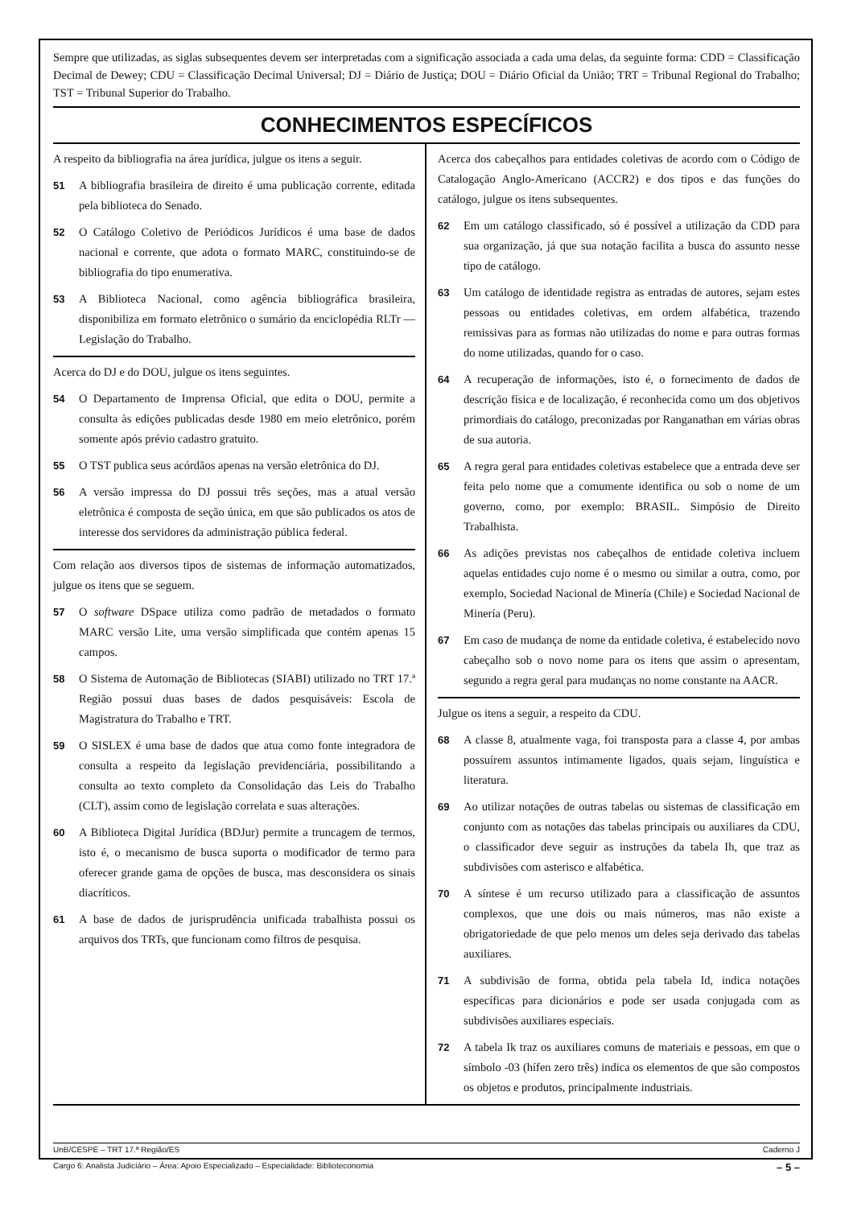Sempre que utilizadas, as siglas subsequentes devem ser interpretadas com a significação associada a cada uma delas, da seguinte forma: CDD = Classificação Decimal de Dewey; CDU = Classificação Decimal Universal; DJ = Diário de Justiça; DOU = Diário Oficial da União; TRT = Tribunal Regional do Trabalho; TST = Tribunal Superior do Trabalho.
CONHECIMENTOS ESPECÍFICOS
A respeito da bibliografia na área jurídica, julgue os itens a seguir.
51 A bibliografia brasileira de direito é uma publicação corrente, editada pela biblioteca do Senado.
52 O Catálogo Coletivo de Periódicos Jurídicos é uma base de dados nacional e corrente, que adota o formato MARC, constituindo-se de bibliografia do tipo enumerativa.
53 A Biblioteca Nacional, como agência bibliográfica brasileira, disponibiliza em formato eletrônico o sumário da enciclopédia RLTr — Legislação do Trabalho.
Acerca do DJ e do DOU, julgue os itens seguintes.
54 O Departamento de Imprensa Oficial, que edita o DOU, permite a consulta às edições publicadas desde 1980 em meio eletrônico, porém somente após prévio cadastro gratuito.
55 O TST publica seus acórdãos apenas na versão eletrônica do DJ.
56 A versão impressa do DJ possui três seções, mas a atual versão eletrônica é composta de seção única, em que são publicados os atos de interesse dos servidores da administração pública federal.
Com relação aos diversos tipos de sistemas de informação automatizados, julgue os itens que se seguem.
57 O software DSpace utiliza como padrão de metadados o formato MARC versão Lite, uma versão simplificada que contém apenas 15 campos.
58 O Sistema de Automação de Bibliotecas (SIABI) utilizado no TRT 17.ª Região possui duas bases de dados pesquisáveis: Escola de Magistratura do Trabalho e TRT.
59 O SISLEX é uma base de dados que atua como fonte integradora de consulta a respeito da legislação previdenciária, possibilitando a consulta ao texto completo da Consolidação das Leis do Trabalho (CLT), assim como de legislação correlata e suas alterações.
60 A Biblioteca Digital Jurídica (BDJur) permite a truncagem de termos, isto é, o mecanismo de busca suporta o modificador de termo para oferecer grande gama de opções de busca, mas desconsidera os sinais diacríticos.
61 A base de dados de jurisprudência unificada trabalhista possui os arquivos dos TRTs, que funcionam como filtros de pesquisa.
Acerca dos cabeçalhos para entidades coletivas de acordo com o Código de Catalogação Anglo-Americano (ACCR2) e dos tipos e das funções do catálogo, julgue os itens subsequentes.
62 Em um catálogo classificado, só é possível a utilização da CDD para sua organização, já que sua notação facilita a busca do assunto nesse tipo de catálogo.
63 Um catálogo de identidade registra as entradas de autores, sejam estes pessoas ou entidades coletivas, em ordem alfabética, trazendo remissivas para as formas não utilizadas do nome e para outras formas do nome utilizadas, quando for o caso.
64 A recuperação de informações, isto é, o fornecimento de dados de descrição física e de localização, é reconhecida como um dos objetivos primordiais do catálogo, preconizadas por Ranganathan em várias obras de sua autoria.
65 A regra geral para entidades coletivas estabelece que a entrada deve ser feita pelo nome que a comumente identifica ou sob o nome de um governo, como, por exemplo: BRASIL. Simpósio de Direito Trabalhista.
66 As adições previstas nos cabeçalhos de entidade coletiva incluem aquelas entidades cujo nome é o mesmo ou similar a outra, como, por exemplo, Sociedad Nacional de Minería (Chile) e Sociedad Nacional de Minería (Peru).
67 Em caso de mudança de nome da entidade coletiva, é estabelecido novo cabeçalho sob o novo nome para os itens que assim o apresentam, segundo a regra geral para mudanças no nome constante na AACR.
Julgue os itens a seguir, a respeito da CDU.
68 A classe 8, atualmente vaga, foi transposta para a classe 4, por ambas possuírem assuntos intimamente ligados, quais sejam, linguística e literatura.
69 Ao utilizar notações de outras tabelas ou sistemas de classificação em conjunto com as notações das tabelas principais ou auxiliares da CDU, o classificador deve seguir as instruções da tabela Ih, que traz as subdivisões com asterisco e alfabética.
70 A síntese é um recurso utilizado para a classificação de assuntos complexos, que une dois ou mais números, mas não existe a obrigatoriedade de que pelo menos um deles seja derivado das tabelas auxiliares.
71 A subdivisão de forma, obtida pela tabela Id, indica notações específicas para dicionários e pode ser usada conjugada com as subdivisões auxiliares especiais.
72 A tabela Ik traz os auxiliares comuns de materiais e pessoas, em que o símbolo -03 (hífen zero três) indica os elementos de que são compostos os objetos e produtos, principalmente industriais.
UnB/CESPE – TRT 17.ª Região/ES Caderno J
Cargo 6: Analista Judiciário – Área: Apoio Especializado – Especialidade: Biblioteconomia – 5 –